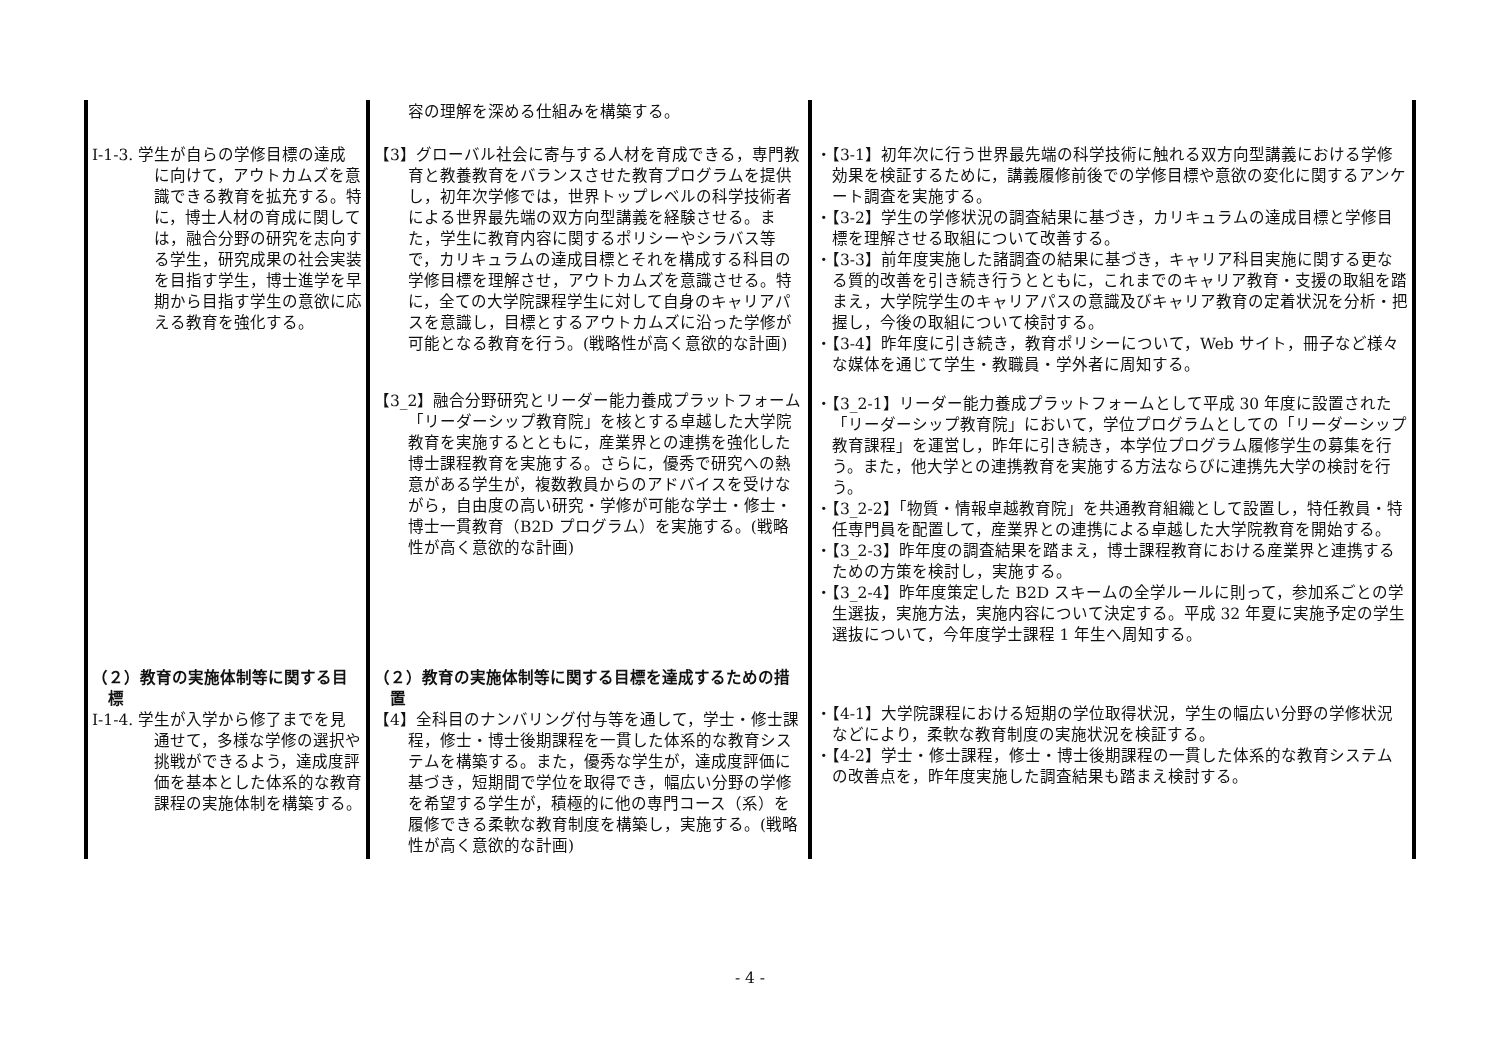| | 容の理解を深める仕組みを構築する。 | |
| Ⅰ-1-3. 学生が自らの学修目標の達成に向けて，アウトカムズを意識できる教育を拡充する。特に，博士人材の育成に関しては，融合分野の研究を志向する学生，研究成果の社会実装を目指す学生，博士進学を早期から目指す学生の意欲に応える教育を強化する。 | 【3】グローバル社会に寄与する人材を育成できる，専門教育と教養教育をバランスさせた教育プログラムを提供し，初年次学修では，世界トップレベルの科学技術者による世界最先端の双方向型講義を経験させる。また，学生に教育内容に関するポリシーやシラバス等で，カリキュラムの達成目標とそれを構成する科目の学修目標を理解させ，アウトカムズを意識させる。特に，全ての大学院課程学生に対して自身のキャリアパスを意識し，目標とするアウトカムズに沿った学修が可能となる教育を行う。(戦略性が高く意欲的な計画) 【3_2】融合分野研究とリーダー能力養成プラットフォーム「リーダーシップ教育院」を核とする卓越した大学院教育を実施するとともに，産業界との連携を強化した博士課程教育を実施する。さらに，優秀で研究への熱意がある学生が，複数教員からのアドバイスを受けながら，自由度の高い研究・学修が可能な学士・修士・博士一貫教育（B2D プログラム）を実施する。(戦略性が高く意欲的な計画) | ・【3-1】初年次に行う世界最先端の科学技術に触れる双方向型講義における学修効果を検証するために，講義履修前後での学修目標や意欲の変化に関するアンケート調査を実施する。 ・【3-2】学生の学修状況の調査結果に基づき，カリキュラムの達成目標と学修目標を理解させる取組について改善する。 ・【3-3】前年度実施した諸調査の結果に基づき，キャリア科目実施に関する更なる質的改善を引き続き行うとともに，これまでのキャリア教育・支援の取組を踏まえ，大学院学生のキャリアパスの意識及びキャリア教育の定着状況を分析・把握し，今後の取組について検討する。 ・【3-4】昨年度に引き続き，教育ポリシーについて，Web サイト，冊子など様々な媒体を通じて学生・教職員・学外者に周知する。 ・【3_2-1】リーダー能力養成プラットフォームとして平成 30 年度に設置された「リーダーシップ教育院」において，学位プログラムとしての「リーダーシップ教育課程」を運営し，昨年に引き続き，本学位プログラム履修学生の募集を行う。また，他大学との連携教育を実施する方法ならびに連携先大学の検討を行う。 ・【3_2-2】「物質・情報卓越教育院」を共通教育組織として設置し，特任教員・特任専門員を配置して，産業界との連携による卓越した大学院教育を開始する。 ・【3_2-3】昨年度の調査結果を踏まえ，博士課程教育における産業界と連携するための方策を検討し，実施する。 ・【3_2-4】昨年度策定した B2D スキームの全学ルールに則って，参加系ごとの学生選抜，実施方法，実施内容について決定する。平成 32 年夏に実施予定の学生選抜について，今年度学士課程 1 年生へ周知する。 |
| （２）教育の実施体制等に関する目標 Ⅰ-1-4. 学生が入学から修了までを見通せて，多様な学修の選択や挑戦ができるよう，達成度評価を基本とした体系的な教育課程の実施体制を構築する。 | （２）教育の実施体制等に関する目標を達成するための措置 【4】全科目のナンバリング付与等を通して，学士・修士課程，修士・博士後期課程を一貫した体系的な教育システムを構築する。また，優秀な学生が，達成度評価に基づき，短期間で学位を取得でき，幅広い分野の学修を希望する学生が，積極的に他の専門コース（系）を履修できる柔軟な教育制度を構築し，実施する。(戦略性が高く意欲的な計画) | ・【4-1】大学院課程における短期の学位取得状況，学生の幅広い分野の学修状況などにより，柔軟な教育制度の実施状況を検証する。 ・【4-2】学士・修士課程，修士・博士後期課程の一貫した体系的な教育システムの改善点を，昨年度実施した調査結果も踏まえ検討する。 |
- 4 -